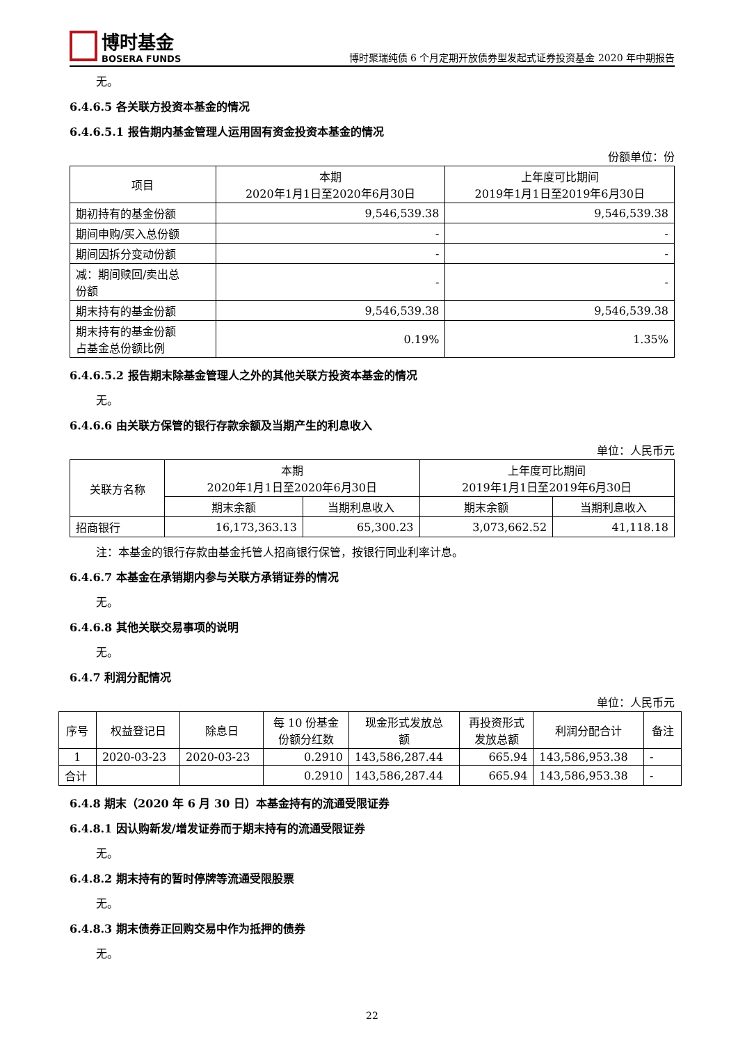博时基金
BOSERA FUNDS
博时聚瑞纯债 6 个月定期开放债券型发起式证券投资基金 2020 年中期报告
无。
6.4.6.5 各关联方投资本基金的情况
6.4.6.5.1 报告期内基金管理人运用固有资金投资本基金的情况
份额单位：份
| 项目 | 本期 2020年1月1日至2020年6月30日 | 上年度可比期间 2019年1月1日至2019年6月30日 |
| --- | --- | --- |
| 期初持有的基金份额 | 9,546,539.38 | 9,546,539.38 |
| 期间申购/买入总份额 | - | - |
| 期间因拆分变动份额 | - | - |
| 减：期间赎回/卖出总 份额 | - | - |
| 期末持有的基金份额 | 9,546,539.38 | 9,546,539.38 |
| 期末持有的基金份额 占基金总份额比例 | 0.19% | 1.35% |
6.4.6.5.2 报告期末除基金管理人之外的其他关联方投资本基金的情况
无。
6.4.6.6 由关联方保管的银行存款余额及当期产生的利息收入
单位：人民币元
| 关联方名称 | 本期 2020年1月1日至2020年6月30日 | | 上年度可比期间 2019年1月1日至2019年6月30日 | |
| --- | --- | --- | --- | --- |
| | 期末余额 | 当期利息收入 | 期末余额 | 当期利息收入 |
| 招商银行 | 16,173,363.13 | 65,300.23 | 3,073,662.52 | 41,118.18 |
注：本基金的银行存款由基金托管人招商银行保管，按银行同业利率计息。
6.4.6.7 本基金在承销期内参与关联方承销证券的情况
无。
6.4.6.8 其他关联交易事项的说明
无。
6.4.7 利润分配情况
单位：人民币元
| 序号 | 权益登记日 | 除息日 | 每 10 份基金 份额分红数 | 现金形式发放总 额 | 再投资形式 发放总额 | 利润分配合计 | 备注 |
| --- | --- | --- | --- | --- | --- | --- | --- |
| 1 | 2020-03-23 | 2020-03-23 | 0.2910 | 143,586,287.44 | 665.94 | 143,586,953.38 | - |
| 合计 | | | 0.2910 | 143,586,287.44 | 665.94 | 143,586,953.38 | - |
6.4.8 期末（2020 年 6 月 30 日）本基金持有的流通受限证券
6.4.8.1 因认购新发/增发证券而于期末持有的流通受限证券
无。
6.4.8.2 期末持有的暂时停牌等流通受限股票
无。
6.4.8.3 期末债券正回购交易中作为抵押的债券
无。
22